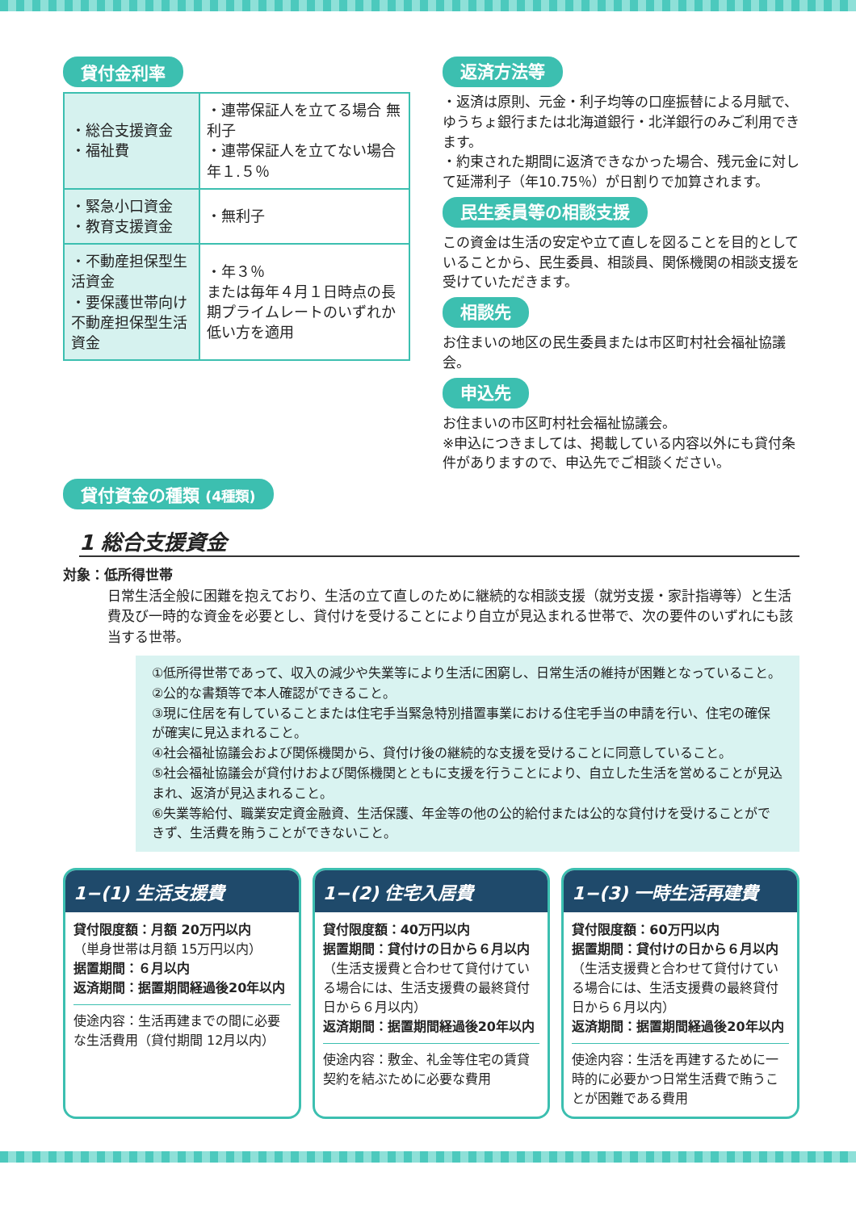貸付金利率
| ・総合支援資金 ・福祉費 | ・連帯保証人を立てる場合 無利子 ・連帯保証人を立てない場合 年１.５％ |
| ・緊急小口資金 ・教育支援資金 | ・無利子 |
| ・不動産担保型生活資金 ・要保護世帯向け不動産担保型生活資金 | ・年３％ または毎年４月１日時点の長期プライムレートのいずれか低い方を適用 |
返済方法等
・返済は原則、元金・利子均等の口座振替による月賦で、ゆうちょ銀行または北海道銀行・北洋銀行のみご利用できます。
・約束された期間に返済できなかった場合、残元金に対して延滞利子（年10.75％）が日割りで加算されます。
民生委員等の相談支援
この資金は生活の安定や立て直しを図ることを目的としていることから、民生委員、相談員、関係機関の相談支援を受けていただきます。
相談先
お住まいの地区の民生委員または市区町村社会福祉協議会。
申込先
お住まいの市区町村社会福祉協議会。
※申込につきましては、掲載している内容以外にも貸付条件がありますので、申込先でご相談ください。
貸付資金の種類 (4種類)
1 総合支援資金
対象：低所得世帯
日常生活全般に困難を抱えており、生活の立て直しのために継続的な相談支援（就労支援・家計指導等）と生活費及び一時的な資金を必要とし、貸付けを受けることにより自立が見込まれる世帯で、次の要件のいずれにも該当する世帯。
①低所得世帯であって、収入の減少や失業等により生活に困窮し、日常生活の維持が困難となっていること。
②公的な書類等で本人確認ができること。
③現に住居を有していることまたは住宅手当緊急特別措置事業における住宅手当の申請を行い、住宅の確保が確実に見込まれること。
④社会福祉協議会および関係機関から、貸付け後の継続的な支援を受けることに同意していること。
⑤社会福祉協議会が貸付けおよび関係機関とともに支援を行うことにより、自立した生活を営めることが見込まれ、返済が見込まれること。
⑥失業等給付、職業安定資金融資、生活保護、年金等の他の公的給付または公的な貸付けを受けることができず、生活費を賄うことができないこと。
1−(1) 生活支援費
貸付限度額：月額 20万円以内
（単身世帯は月額 15万円以内）
据置期間：６月以内
返済期間：据置期間経過後20年以内
使途内容：生活再建までの間に必要な生活費用（貸付期間 12月以内）
1−(2) 住宅入居費
貸付限度額：40万円以内
据置期間：貸付けの日から６月以内
（生活支援費と合わせて貸付けている場合には、生活支援費の最終貸付日から６月以内）
返済期間：据置期間経過後20年以内
使途内容：敷金、礼金等住宅の賃貸契約を結ぶために必要な費用
1−(3) 一時生活再建費
貸付限度額：60万円以内
据置期間：貸付けの日から６月以内
（生活支援費と合わせて貸付けている場合には、生活支援費の最終貸付日から６月以内）
返済期間：据置期間経過後20年以内
使途内容：生活を再建するために一時的に必要かつ日常生活費で賄うことが困難である費用